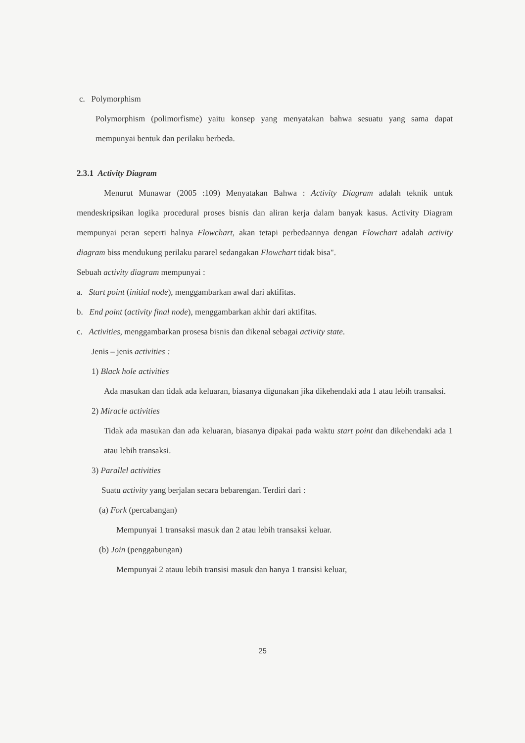c. Polymorphism
Polymorphism (polimorfisme) yaitu konsep yang menyatakan bahwa sesuatu yang sama dapat mempunyai bentuk dan perilaku berbeda.
2.3.1 Activity Diagram
Menurut Munawar (2005 :109) Menyatakan Bahwa : Activity Diagram adalah teknik untuk mendeskripsikan logika procedural proses bisnis dan aliran kerja dalam banyak kasus. Activity Diagram mempunyai peran seperti halnya Flowchart, akan tetapi perbedaannya dengan Flowchart adalah activity diagram biss mendukung perilaku pararel sedangakan Flowchart tidak bisa".
Sebuah activity diagram mempunyai :
a. Start point (initial node), menggambarkan awal dari aktifitas.
b. End point (activity final node), menggambarkan akhir dari aktifitas.
c. Activities, menggambarkan prosesa bisnis dan dikenal sebagai activity state.
Jenis – jenis activities :
1) Black hole activities
Ada masukan dan tidak ada keluaran, biasanya digunakan jika dikehendaki ada 1 atau lebih transaksi.
2) Miracle activities
Tidak ada masukan dan ada keluaran, biasanya dipakai pada waktu start point dan dikehendaki ada 1 atau lebih transaksi.
3) Parallel activities
Suatu activity yang berjalan secara bebarengan. Terdiri dari :
(a) Fork (percabangan)
Mempunyai 1 transaksi masuk dan 2 atau lebih transaksi keluar.
(b) Join (penggabungan)
Mempunyai 2 atauu lebih transisi masuk dan hanya 1 transisi keluar,
25